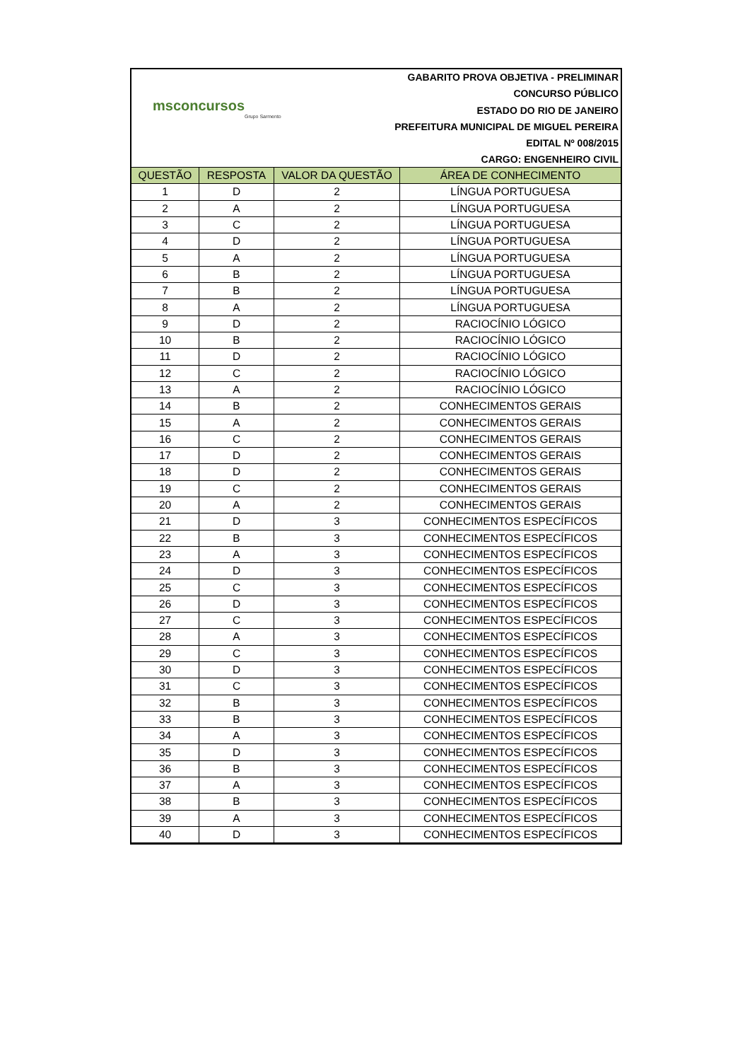msconcursos
Grupo Sarmento
GABARITO PROVA OBJETIVA - PRELIMINAR
CONCURSO PÚBLICO
ESTADO DO RIO DE JANEIRO
PREFEITURA MUNICIPAL DE MIGUEL PEREIRA
EDITAL Nº 008/2015
CARGO: ENGENHEIRO CIVIL
| QUESTÃO | RESPOSTA | VALOR DA QUESTÃO | ÁREA DE CONHECIMENTO |
| --- | --- | --- | --- |
| 1 | D | 2 | LÍNGUA PORTUGUESA |
| 2 | A | 2 | LÍNGUA PORTUGUESA |
| 3 | C | 2 | LÍNGUA PORTUGUESA |
| 4 | D | 2 | LÍNGUA PORTUGUESA |
| 5 | A | 2 | LÍNGUA PORTUGUESA |
| 6 | B | 2 | LÍNGUA PORTUGUESA |
| 7 | B | 2 | LÍNGUA PORTUGUESA |
| 8 | A | 2 | LÍNGUA PORTUGUESA |
| 9 | D | 2 | RACIOCÍNIO LÓGICO |
| 10 | B | 2 | RACIOCÍNIO LÓGICO |
| 11 | D | 2 | RACIOCÍNIO LÓGICO |
| 12 | C | 2 | RACIOCÍNIO LÓGICO |
| 13 | A | 2 | RACIOCÍNIO LÓGICO |
| 14 | B | 2 | CONHECIMENTOS GERAIS |
| 15 | A | 2 | CONHECIMENTOS GERAIS |
| 16 | C | 2 | CONHECIMENTOS GERAIS |
| 17 | D | 2 | CONHECIMENTOS GERAIS |
| 18 | D | 2 | CONHECIMENTOS GERAIS |
| 19 | C | 2 | CONHECIMENTOS GERAIS |
| 20 | A | 2 | CONHECIMENTOS GERAIS |
| 21 | D | 3 | CONHECIMENTOS ESPECÍFICOS |
| 22 | B | 3 | CONHECIMENTOS ESPECÍFICOS |
| 23 | A | 3 | CONHECIMENTOS ESPECÍFICOS |
| 24 | D | 3 | CONHECIMENTOS ESPECÍFICOS |
| 25 | C | 3 | CONHECIMENTOS ESPECÍFICOS |
| 26 | D | 3 | CONHECIMENTOS ESPECÍFICOS |
| 27 | C | 3 | CONHECIMENTOS ESPECÍFICOS |
| 28 | A | 3 | CONHECIMENTOS ESPECÍFICOS |
| 29 | C | 3 | CONHECIMENTOS ESPECÍFICOS |
| 30 | D | 3 | CONHECIMENTOS ESPECÍFICOS |
| 31 | C | 3 | CONHECIMENTOS ESPECÍFICOS |
| 32 | B | 3 | CONHECIMENTOS ESPECÍFICOS |
| 33 | B | 3 | CONHECIMENTOS ESPECÍFICOS |
| 34 | A | 3 | CONHECIMENTOS ESPECÍFICOS |
| 35 | D | 3 | CONHECIMENTOS ESPECÍFICOS |
| 36 | B | 3 | CONHECIMENTOS ESPECÍFICOS |
| 37 | A | 3 | CONHECIMENTOS ESPECÍFICOS |
| 38 | B | 3 | CONHECIMENTOS ESPECÍFICOS |
| 39 | A | 3 | CONHECIMENTOS ESPECÍFICOS |
| 40 | D | 3 | CONHECIMENTOS ESPECÍFICOS |